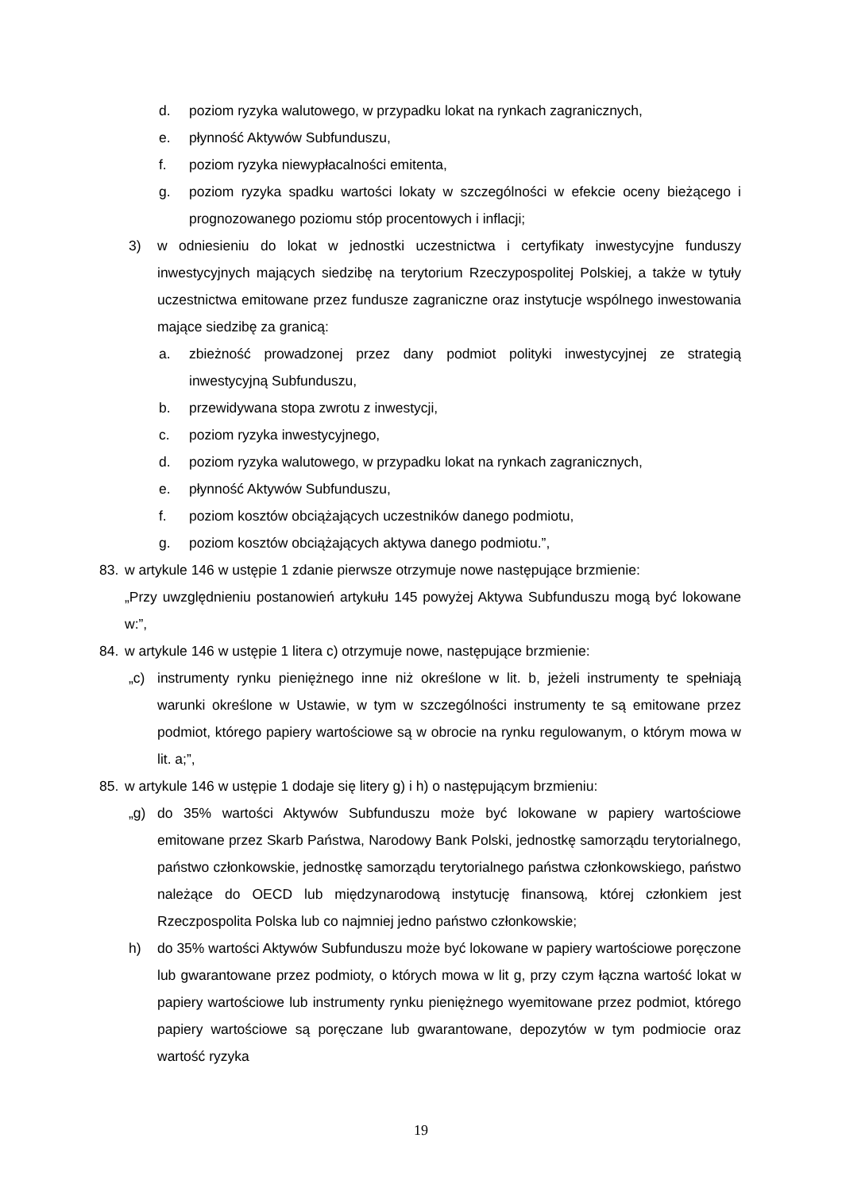d. poziom ryzyka walutowego, w przypadku lokat na rynkach zagranicznych,
e. płynność Aktywów Subfunduszu,
f. poziom ryzyka niewypłacalności emitenta,
g. poziom ryzyka spadku wartości lokaty w szczególności w efekcie oceny bieżącego i prognozowanego poziomu stóp procentowych i inflacji;
3) w odniesieniu do lokat w jednostki uczestnictwa i certyfikaty inwestycyjne funduszy inwestycyjnych mających siedzibę na terytorium Rzeczypospolitej Polskiej, a także w tytuły uczestnictwa emitowane przez fundusze zagraniczne oraz instytucje wspólnego inwestowania mające siedzibę za granicą:
a. zbieżność prowadzonej przez dany podmiot polityki inwestycyjnej ze strategią inwestycyjną Subfunduszu,
b. przewidywana stopa zwrotu z inwestycji,
c. poziom ryzyka inwestycyjnego,
d. poziom ryzyka walutowego, w przypadku lokat na rynkach zagranicznych,
e. płynność Aktywów Subfunduszu,
f. poziom kosztów obciążających uczestników danego podmiotu,
g. poziom kosztów obciążających aktywa danego podmiotu.”,
83. w artykule 146 w ustępie 1 zdanie pierwsze otrzymuje nowe następujące brzmienie:
„Przy uwzględnieniu postanowień artykułu 145 powyżej Aktywa Subfunduszu mogą być lokowane w:”,
84. w artykule 146 w ustępie 1 litera c) otrzymuje nowe, następujące brzmienie:
„c) instrumenty rynku pieniężnego inne niż określone w lit. b, jeżeli instrumenty te spełniają warunki określone w Ustawie, w tym w szczególności instrumenty te są emitowane przez podmiot, którego papiery wartościowe są w obrocie na rynku regulowanym, o którym mowa w lit. a;”,
85. w artykule 146 w ustępie 1 dodaje się litery g) i h) o następującym brzmieniu:
„g) do 35% wartości Aktywów Subfunduszu może być lokowane w papiery wartościowe emitowane przez Skarb Państwa, Narodowy Bank Polski, jednostkę samorządu terytorialnego, państwo członkowskie, jednostkę samorządu terytorialnego państwa członkowskiego, państwo należące do OECD lub międzynarodową instytucję finansową, której członkiem jest Rzeczpospolita Polska lub co najmniej jedno państwo członkowskie;
h) do 35% wartości Aktywów Subfunduszu może być lokowane w papiery wartościowe poręczone lub gwarantowane przez podmioty, o których mowa w lit g, przy czym łączna wartość lokat w papiery wartościowe lub instrumenty rynku pieniężnego wyemitowane przez podmiot, którego papiery wartościowe są poręczane lub gwarantowane, depozytów w tym podmiocie oraz wartość ryzyka
19